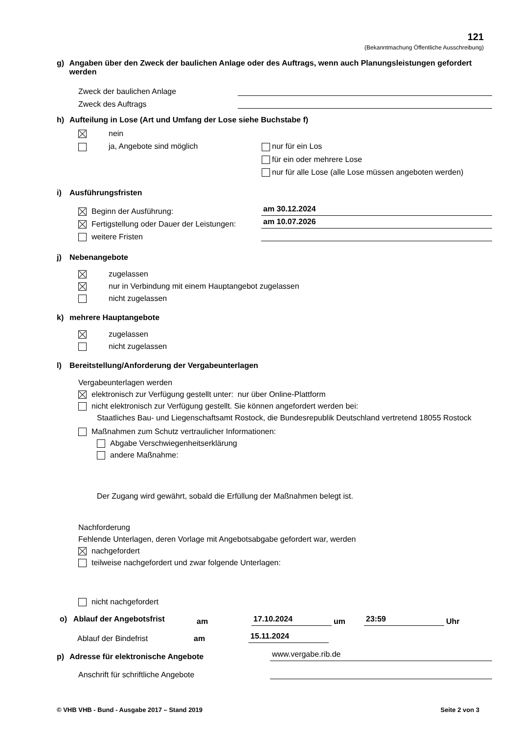121
(Bekanntmachung Öffentliche Ausschreibung)
g) Angaben über den Zweck der baulichen Anlage oder des Auftrags, wenn auch Planungsleistungen gefordert werden
Zweck der baulichen Anlage
Zweck des Auftrags
h) Aufteilung in Lose (Art und Umfang der Lose siehe Buchstabe f)
nein
ja, Angebote sind möglich nur für ein Los
für ein oder mehrere Lose
nur für alle Lose (alle Lose müssen angeboten werden)
i) Ausführungsfristen
Beginn der Ausführung: am 30.12.2024
Fertigstellung oder Dauer der Leistungen: am 10.07.2026
weitere Fristen
j) Nebenangebote
zugelassen
nur in Verbindung mit einem Hauptangebot zugelassen
nicht zugelassen
k) mehrere Hauptangebote
zugelassen
nicht zugelassen
l) Bereitstellung/Anforderung der Vergabeunterlagen
Vergabeunterlagen werden
elektronisch zur Verfügung gestellt unter: nur über Online-Plattform
nicht elektronisch zur Verfügung gestellt. Sie können angefordert werden bei:
Staatliches Bau- und Liegenschaftsamt Rostock, die Bundesrepublik Deutschland vertretend 18055 Rostock
Maßnahmen zum Schutz vertraulicher Informationen:
Abgabe Verschwiegenheitserklärung
andere Maßnahme:
Der Zugang wird gewährt, sobald die Erfüllung der Maßnahmen belegt ist.
Nachforderung
Fehlende Unterlagen, deren Vorlage mit Angebotsabgabe gefordert war, werden
nachgefordert
teilweise nachgefordert und zwar folgende Unterlagen:
nicht nachgefordert
o) Ablauf der Angebotsfrist am 17.10.2024 um 23:59 Uhr
Ablauf der Bindefrist am 15.11.2024
p) Adresse für elektronische Angebote
www.vergabe.rib.de
Anschrift für schriftliche Angebote
© VHB VHB - Bund - Ausgabe 2017 – Stand 2019 Seite 2 von 3